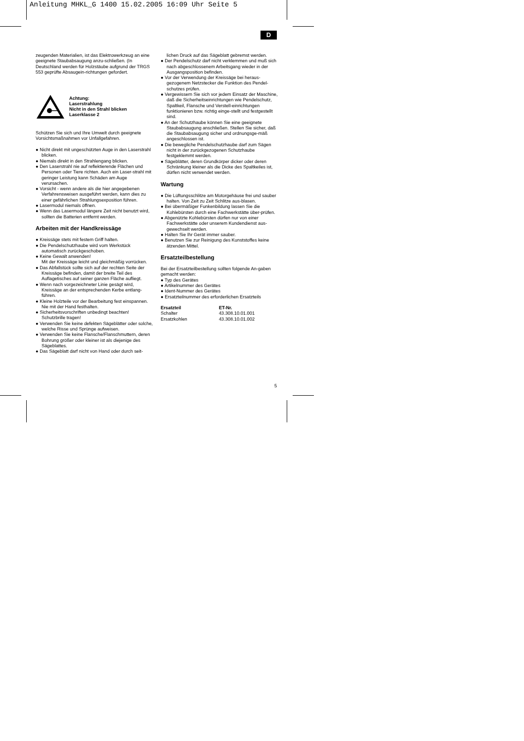Anleitung MHKL_G 1400 15.02.2005 16:09 Uhr Seite 5
D
zeugenden Materialien, ist das Elektrowerkzeug an eine geeignete Staubabsaugung anzu-schließen. (In Deutschland werden für Holzstäube aufgrund der TRGS 553 geprüfte Absaugein-richtungen gefordert.
Achtung:
Laserstrahlung
Nicht in den Strahl blicken
Laserklasse 2
Schützen Sie sich und Ihre Umwelt durch geeignete Vorsichtsmaßnahmen vor Unfallgefahren.
● Nicht direkt mit ungeschützten Auge in den Laserstrahl blicken.
● Niemals direkt in den Strahlengang blicken.
● Den Laserstrahl nie auf reflektierende Flächen und Personen oder Tiere richten. Auch ein Laser-strahl mit geringer Leistung kann Schäden am Auge verursachen.
● Vorsicht - wenn andere als die hier angegebenen Verfahrensweisen ausgeführt werden, kann dies zu einer gefährlichen Strahlungsexposition führen.
● Lasermodul niemals öffnen.
● Wenn das Lasermodul längere Zeit nicht benutzt wird, sollten die Batterien entfernt werden.
Arbeiten mit der Handkreissäge
● Kreissäge stets mit festem Griff halten.
● Die Pendelschutzhaube wird vom Werkstück automatisch zurückgeschoben.
● Keine Gewalt anwenden!
Mit der Kreissäge leicht und gleichmäßig vorrücken.
● Das Abfallstück sollte sich auf der rechten Seite der Kreissäge befinden, damit der breite Teil des Auflagetisches auf seiner ganzen Fläche aufliegt.
● Wenn nach vorgezeichneter Linie gesägt wird, Kreissäge an der entsprechenden Kerbe entlang-führen.
● Kleine Holzteile vor der Bearbeitung fest einspannen. Nie mit der Hand festhalten.
● Sicherheitsvorschriften unbedingt beachten! Schutzbrille tragen!
● Verwenden Sie keine defekten Sägeblätter oder solche, welche Risse und Sprünge aufweisen.
● Verwenden Sie keine Flansche/Flanschmuttern, deren Bohrung größer oder kleiner ist als diejenige des Sägeblattes.
● Das Sägeblatt darf nicht von Hand oder durch seit-
lichen Druck auf das Sägeblatt gebremst werden.
● Der Pendelschutz darf nicht verklemmen und muß sich nach abgeschlossenem Arbeitsgang wieder in der Ausgangsposition befinden.
● Vor der Verwendung der Kreissäge bei heraus-gezogenem Netzstecker die Funktion des Pendel-schutzes prüfen.
● Vergewissern Sie sich vor jedem Einsatz der Maschine, daß die Sicherheitseinrichtungen wie Pendelschutz, Spaltkeil, Flansche und Verstell-einrichtungen funktionieren bzw. richtig einge-stellt und festgestellt sind.
● An der Schutzhaube können Sie eine geeignete Staubabsaugung anschließen. Stellen Sie sicher, daß die Staubabsaugung sicher und ordnungsge-mäß angeschlossen ist.
● Die bewegliche Pendelschutzhaube darf zum Sägen nicht in der zurückgezogenen Schutzhaube festgeklemmt werden.
● Sägeblätter, deren Grundkörper dicker oder deren Schränkung kleiner als die Dicke des Spaltkeiles ist, dürfen nicht verwendet werden.
Wartung
● Die Lüftungsschlitze am Motorgehäuse frei und sauber halten. Von Zeit zu Zeit Schlitze aus-blasen.
● Bei übermäßiger Funkenbildung lassen Sie die Kohlebürsten durch eine Fachwerkstätte über-prüfen.
● Abgenützte Kohlebürsten dürfen nur von einer Fachwerkstätte oder unserem Kundendienst aus-gewechselt werden.
● Halten Sie Ihr Gerät immer sauber.
● Benutzen Sie zur Reinigung des Kunststoffes keine ätzenden Mittel.
Ersatzteilbestellung
Bei der Ersatzteilbestellung sollten folgende An-gaben gemacht werden:
● Typ des Gerätes
● Artikelnummer des Gerätes
● Ident-Nummer des Gerätes
● Ersatzteilnummer des erforderlichen Ersatzteils
| Ersatzteil | ET-Nr. |
| --- | --- |
| Schalter | 43.308.10.01.001 |
| Ersatzkohlen | 43.308.10.01.002 |
5